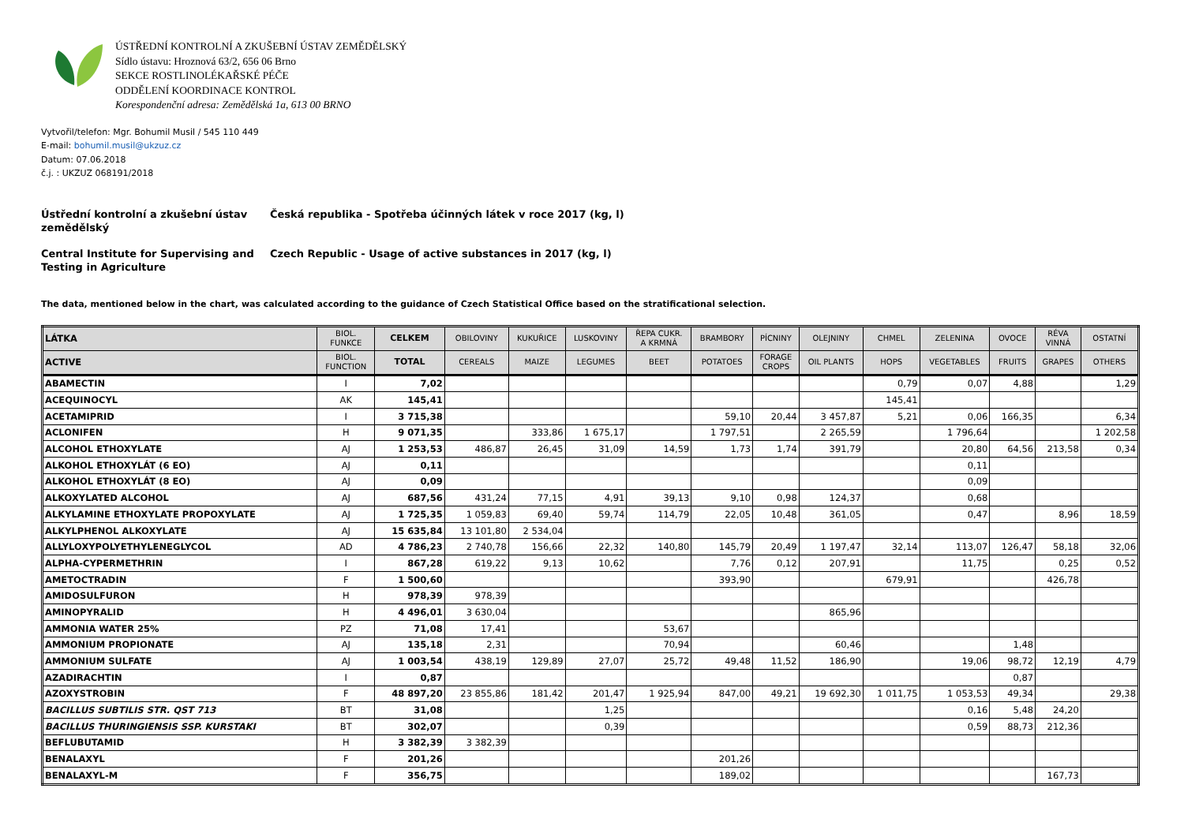ÚSTŘEDNÍ KONTROLNÍ A ZKUŠEBNÍ ÚSTAV ZEMĚDĚLSKÝ
Sídlo ústavu: Hroznová 63/2, 656 06 Brno
SEKCE ROSTLINOLÉKAŘSKÉ PÉČE
ODDĚLENÍ KOORDINACE KONTROL
Korespondenční adresa: Zemědělská 1a, 613 00 BRNO
Vytvořil/telefon: Mgr. Bohumil Musil / 545 110 449
E-mail: bohumil.musil@ukzuz.cz
Datum: 07.06.2018
č.j. : UKZUZ 068191/2018
Ústřední kontrolní a zkušební ústav zemědělský
Česká republika - Spotřeba účinných látek v roce 2017 (kg, l)
Central Institute for Supervising and Testing in Agriculture
Czech Republic - Usage of active substances in 2017 (kg, l)
The data, mentioned below in the chart, was calculated according to the guidance of Czech Statistical Office based on the stratificational selection.
| LÁTKA | BIOL. FUNKCE | CELKEM | OBILOVINY | KUKUŘICE | LUSKOVINY | ŘEPA CUKR. A KRMNÁ | BRAMBORY | PÍCNINY | OLEJNINY | CHMEL | ZELENINA | OVOCE | RÉVA VINNÁ | OSTATNÍ |
| --- | --- | --- | --- | --- | --- | --- | --- | --- | --- | --- | --- | --- | --- | --- |
| ACTIVE | BIOL. FUNCTION | TOTAL | CEREALS | MAIZE | LEGUMES | BEET | POTATOES | FORAGE CROPS | OIL PLANTS | HOPS | VEGETABLES | FRUITS | GRAPES | OTHERS |
| ABAMECTIN | I | 7,02 | | | | | | | | 0,79 | 0,07 | 4,88 | | 1,29 |
| ACEQUINOCYL | AK | 145,41 | | | | | | | | 145,41 | | | | |
| ACETAMIPRID | I | 3 715,38 | | | | | 59,10 | 20,44 | 3 457,87 | 5,21 | 0,06 | 166,35 | | 6,34 |
| ACLONIFEN | H | 9 071,35 | | 333,86 | 1 675,17 | | 1 797,51 | | 2 265,59 | | 1 796,64 | | | 1 202,58 |
| ALCOHOL ETHOXYLATE | AJ | 1 253,53 | 486,87 | 26,45 | 31,09 | 14,59 | 1,73 | 1,74 | 391,79 | | 20,80 | 64,56 | 213,58 | 0,34 |
| ALKOHOL ETHOXYLÁT (6 EO) | AJ | 0,11 | | | | | | | | | 0,11 | | | |
| ALKOHOL ETHOXYLÁT (8 EO) | AJ | 0,09 | | | | | | | | | 0,09 | | | |
| ALKOXYLATED ALCOHOL | AJ | 687,56 | 431,24 | 77,15 | 4,91 | 39,13 | 9,10 | 0,98 | 124,37 | | 0,68 | | | |
| ALKYLAMINE ETHOXYLATE PROPOXYLATE | AJ | 1 725,35 | 1 059,83 | 69,40 | 59,74 | 114,79 | 22,05 | 10,48 | 361,05 | | 0,47 | | 8,96 | 18,59 |
| ALKYLPHENOL ALKOXYLATE | AJ | 15 635,84 | 13 101,80 | 2 534,04 | | | | | | | | | | |
| ALLYLOXYPOLYETHYLENEGLYCOL | AD | 4 786,23 | 2 740,78 | 156,66 | 22,32 | 140,80 | 145,79 | 20,49 | 1 197,47 | 32,14 | 113,07 | 126,47 | 58,18 | 32,06 |
| ALPHA-CYPERMETHRIN | I | 867,28 | 619,22 | 9,13 | 10,62 | | 7,76 | 0,12 | 207,91 | | 11,75 | | 0,25 | 0,52 |
| AMETOCTRADIN | F | 1 500,60 | | | | | 393,90 | | | 679,91 | | | 426,78 | |
| AMIDOSULFURON | H | 978,39 | 978,39 | | | | | | | | | | | |
| AMINOPYRALID | H | 4 496,01 | 3 630,04 | | | | | | 865,96 | | | | | |
| AMMONIA WATER 25% | PZ | 71,08 | 17,41 | | | 53,67 | | | | | | | | |
| AMMONIUM PROPIONATE | AJ | 135,18 | 2,31 | | | 70,94 | | | 60,46 | | | 1,48 | | |
| AMMONIUM SULFATE | AJ | 1 003,54 | 438,19 | 129,89 | 27,07 | 25,72 | 49,48 | 11,52 | 186,90 | | 19,06 | 98,72 | 12,19 | 4,79 |
| AZADIRACHTIN | I | 0,87 | | | | | | | | | | 0,87 | | |
| AZOXYSTROBIN | F | 48 897,20 | 23 855,86 | 181,42 | 201,47 | 1 925,94 | 847,00 | 49,21 | 19 692,30 | 1 011,75 | 1 053,53 | 49,34 | | 29,38 |
| BACILLUS SUBTILIS STR. QST 713 | BT | 31,08 | | | 1,25 | | | | | | 0,16 | 5,48 | 24,20 | |
| BACILLUS THURINGIENSIS SSP. KURSTAKI | BT | 302,07 | | | 0,39 | | | | | | 0,59 | 88,73 | 212,36 | |
| BEFLUBUTAMID | H | 3 382,39 | 3 382,39 | | | | | | | | | | | |
| BENALAXYL | F | 201,26 | | | | | 201,26 | | | | | | | |
| BENALAXYL-M | F | 356,75 | | | | | 189,02 | | | | | | 167,73 | |